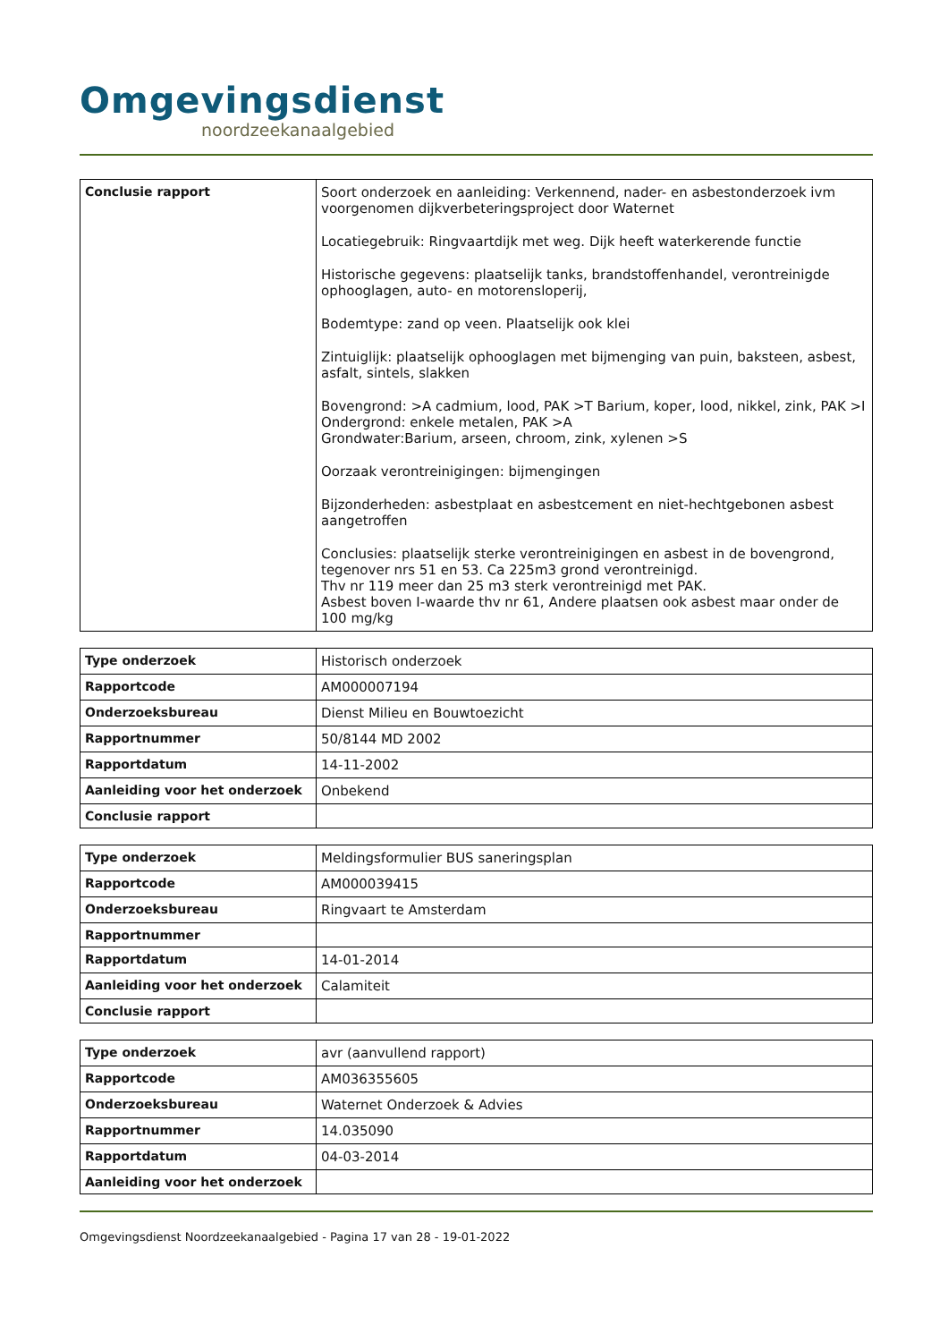Omgevingsdienst
noordzeekanaalgebied
| Conclusie rapport | Soort onderzoek en aanleiding: Verkennend, nader- en asbestonderzoek ivm voorgenomen dijkverbeteringsproject door Waternet Locatiegebruik: Ringvaartdijk met weg. Dijk heeft waterkerende functie Historische gegevens: plaatselijk tanks, brandstoffenhandel, verontreinigde ophooglagen, auto- en motorensloperij, Bodemtype: zand op veen. Plaatselijk ook klei Zintuiglijk: plaatselijk ophooglagen met bijmenging van puin, baksteen, asbest, asfalt, sintels, slakken Bovengrond: >A cadmium, lood, PAK >T Barium, koper, lood, nikkel, zink, PAK >I Ondergrond: enkele metalen, PAK >A Grondwater:Barium, arseen, chroom, zink, xylenen >S Oorzaak verontreinigingen: bijmengingen Bijzonderheden: asbestplaat en asbestcement en niet-hechtgebonen asbest aangetroffen Conclusies: plaatselijk sterke verontreinigingen en asbest in de bovengrond, tegenover nrs 51 en 53. Ca 225m3 grond verontreinigd. Thv nr 119 meer dan 25 m3 sterk verontreinigd met PAK. Asbest boven I-waarde thv nr 61, Andere plaatsen ook asbest maar onder de 100 mg/kg |
| Type onderzoek | Historisch onderzoek |
| Rapportcode | AM000007194 |
| Onderzoeksbureau | Dienst Milieu en Bouwtoezicht |
| Rapportnummer | 50/8144 MD 2002 |
| Rapportdatum | 14-11-2002 |
| Aanleiding voor het onderzoek | Onbekend |
| Conclusie rapport | |
| Type onderzoek | Meldingsformulier BUS saneringsplan |
| Rapportcode | AM000039415 |
| Onderzoeksbureau | Ringvaart te Amsterdam |
| Rapportnummer | |
| Rapportdatum | 14-01-2014 |
| Aanleiding voor het onderzoek | Calamiteit |
| Conclusie rapport | |
| Type onderzoek | avr (aanvullend rapport) |
| Rapportcode | AM036355605 |
| Onderzoeksbureau | Waternet Onderzoek & Advies |
| Rapportnummer | 14.035090 |
| Rapportdatum | 04-03-2014 |
| Aanleiding voor het onderzoek | |
Omgevingsdienst Noordzeekanaalgebied - Pagina 17 van 28 - 19-01-2022